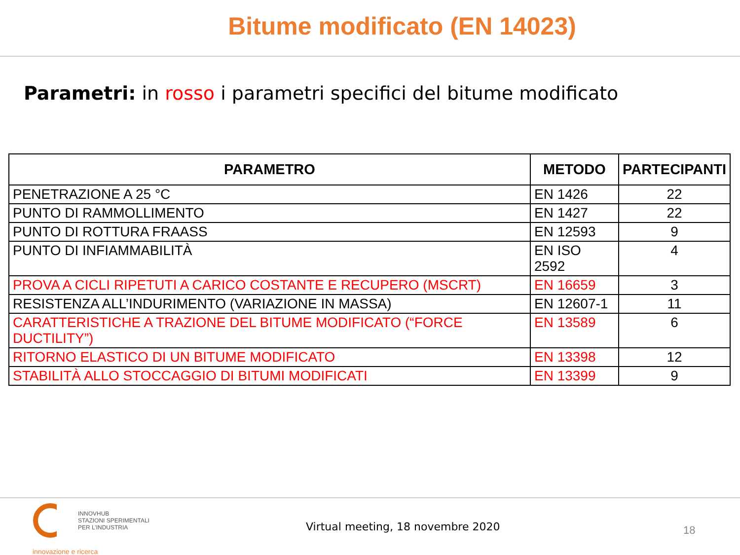Bitume modificato (EN 14023)
Parametri: in rosso i parametri specifici del bitume modificato
| PARAMETRO | METODO | PARTECIPANTI |
| --- | --- | --- |
| PENETRAZIONE A 25 °C | EN 1426 | 22 |
| PUNTO DI RAMMOLLIMENTO | EN 1427 | 22 |
| PUNTO DI ROTTURA FRAASS | EN 12593 | 9 |
| PUNTO DI INFIAMMABILITÀ | EN ISO 2592 | 4 |
| PROVA A CICLI RIPETUTI A CARICO COSTANTE E RECUPERO (MSCRT) | EN 16659 | 3 |
| RESISTENZA ALL’INDURIMENTO (VARIAZIONE IN MASSA) | EN 12607-1 | 11 |
| CARATTERISTICHE A TRAZIONE DEL BITUME MODIFICATO (“FORCE DUCTILITY”) | EN 13589 | 6 |
| RITORNO ELASTICO DI UN BITUME MODIFICATO | EN 13398 | 12 |
| STABILITÀ ALLO STOCCAGGIO DI BITUMI MODIFICATI | EN 13399 | 9 |
INNOVHUB
STAZIONI SPERIMENTALI
PER L’INDUSTRIA
innovazione e ricerca
Virtual meeting, 18 novembre 2020
18